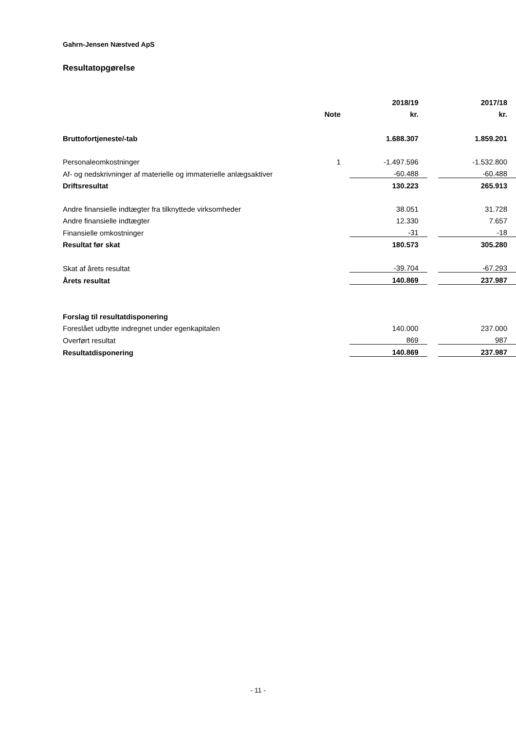Gahrn-Jensen Næstved ApS
Resultatopgørelse
| | | 2018/19 | | 2017/18 |
| | Note | kr. | | kr. |
| Bruttofortjeneste/-tab | | 1.688.307 | | 1.859.201 |
| Personaleomkostninger | 1 | -1.497.596 | | -1.532.800 |
| Af- og nedskrivninger af materielle og immaterielle anlægsaktiver | | -60.488 | | -60.488 |
| Driftsresultat | | 130.223 | | 265.913 |
| Andre finansielle indtægter fra tilknyttede virksomheder | | 38.051 | | 31.728 |
| Andre finansielle indtægter | | 12.330 | | 7.657 |
| Finansielle omkostninger | | -31 | | -18 |
| Resultat før skat | | 180.573 | | 305.280 |
| Skat af årets resultat | | -39.704 | | -67.293 |
| Årets resultat | | 140.869 | | 237.987 |
| Forslag til resultatdisponering | | | | |
| Foreslået udbytte indregnet under egenkapitalen | | 140.000 | | 237.000 |
| Overført resultat | | 869 | | 987 |
| Resultatdisponering | | 140.869 | | 237.987 |
- 11 -